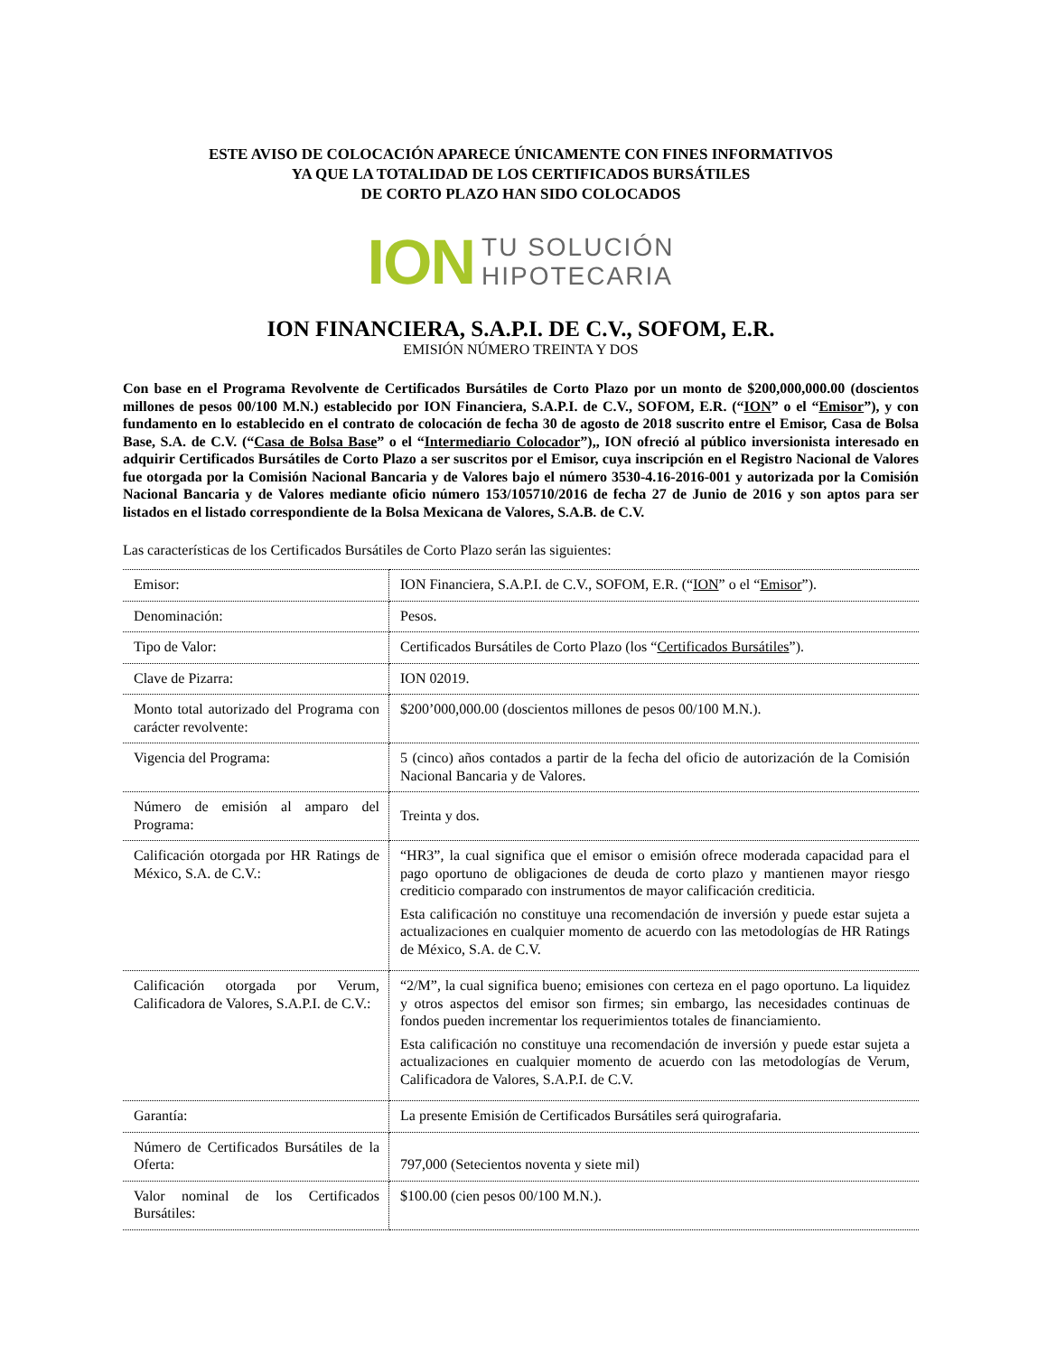ESTE AVISO DE COLOCACIÓN APARECE ÚNICAMENTE CON FINES INFORMATIVOS
YA QUE LA TOTALIDAD DE LOS CERTIFICADOS BURSÁTILES
DE CORTO PLAZO HAN SIDO COLOCADOS
ION TU SOLUCIÓN
HIPOTECARIA
ION FINANCIERA, S.A.P.I. DE C.V., SOFOM, E.R.
EMISIÓN NÚMERO TREINTA Y DOS
Con base en el Programa Revolvente de Certificados Bursátiles de Corto Plazo por un monto de $200,000,000.00 (doscientos millones de pesos 00/100 M.N.) establecido por ION Financiera, S.A.P.I. de C.V., SOFOM, E.R. (“ION” o el “Emisor”), y con fundamento en lo establecido en el contrato de colocación de fecha 30 de agosto de 2018 suscrito entre el Emisor, Casa de Bolsa Base, S.A. de C.V. (“Casa de Bolsa Base” o el “Intermediario Colocador”),, ION ofreció al público inversionista interesado en adquirir Certificados Bursátiles de Corto Plazo a ser suscritos por el Emisor, cuya inscripción en el Registro Nacional de Valores fue otorgada por la Comisión Nacional Bancaria y de Valores bajo el número 3530-4.16-2016-001 y autorizada por la Comisión Nacional Bancaria y de Valores mediante oficio número 153/105710/2016 de fecha 27 de Junio de 2016 y son aptos para ser listados en el listado correspondiente de la Bolsa Mexicana de Valores, S.A.B. de C.V.
Las características de los Certificados Bursátiles de Corto Plazo serán las siguientes:
| Emisor: | ION Financiera, S.A.P.I. de C.V., SOFOM, E.R. (“ ION ” o el “ Emisor ”). |
| Denominación: | Pesos. |
| Tipo de Valor: | Certificados Bursátiles de Corto Plazo (los “ Certificados Bursátiles ”). |
| Clave de Pizarra: | ION 02019. |
| Monto total autorizado del Programa con carácter revolvente: | $200’000,000.00 (doscientos millones de pesos 00/100 M.N.). |
| Vigencia del Programa: | 5 (cinco) años contados a partir de la fecha del oficio de autorización de la Comisión Nacional Bancaria y de Valores. |
| Número de emisión al amparo del Programa: | Treinta y dos. |
| Calificación otorgada por HR Ratings de México, S.A. de C.V.: | “HR3”, la cual significa que el emisor o emisión ofrece moderada capacidad para el pago oportuno de obligaciones de deuda de corto plazo y mantienen mayor riesgo crediticio comparado con instrumentos de mayor calificación crediticia. Esta calificación no constituye una recomendación de inversión y puede estar sujeta a actualizaciones en cualquier momento de acuerdo con las metodologías de HR Ratings de México, S.A. de C.V. |
| Calificación otorgada por Verum, Calificadora de Valores, S.A.P.I. de C.V.: | “2/M”, la cual significa bueno; emisiones con certeza en el pago oportuno. La liquidez y otros aspectos del emisor son firmes; sin embargo, las necesidades continuas de fondos pueden incrementar los requerimientos totales de financiamiento. Esta calificación no constituye una recomendación de inversión y puede estar sujeta a actualizaciones en cualquier momento de acuerdo con las metodologías de Verum, Calificadora de Valores, S.A.P.I. de C.V. |
| Garantía: | La presente Emisión de Certificados Bursátiles será quirografaria. |
| Número de Certificados Bursátiles de la Oferta: | 797,000 (Setecientos noventa y siete mil) |
| Valor nominal de los Certificados Bursátiles: | $100.00 (cien pesos 00/100 M.N.). |